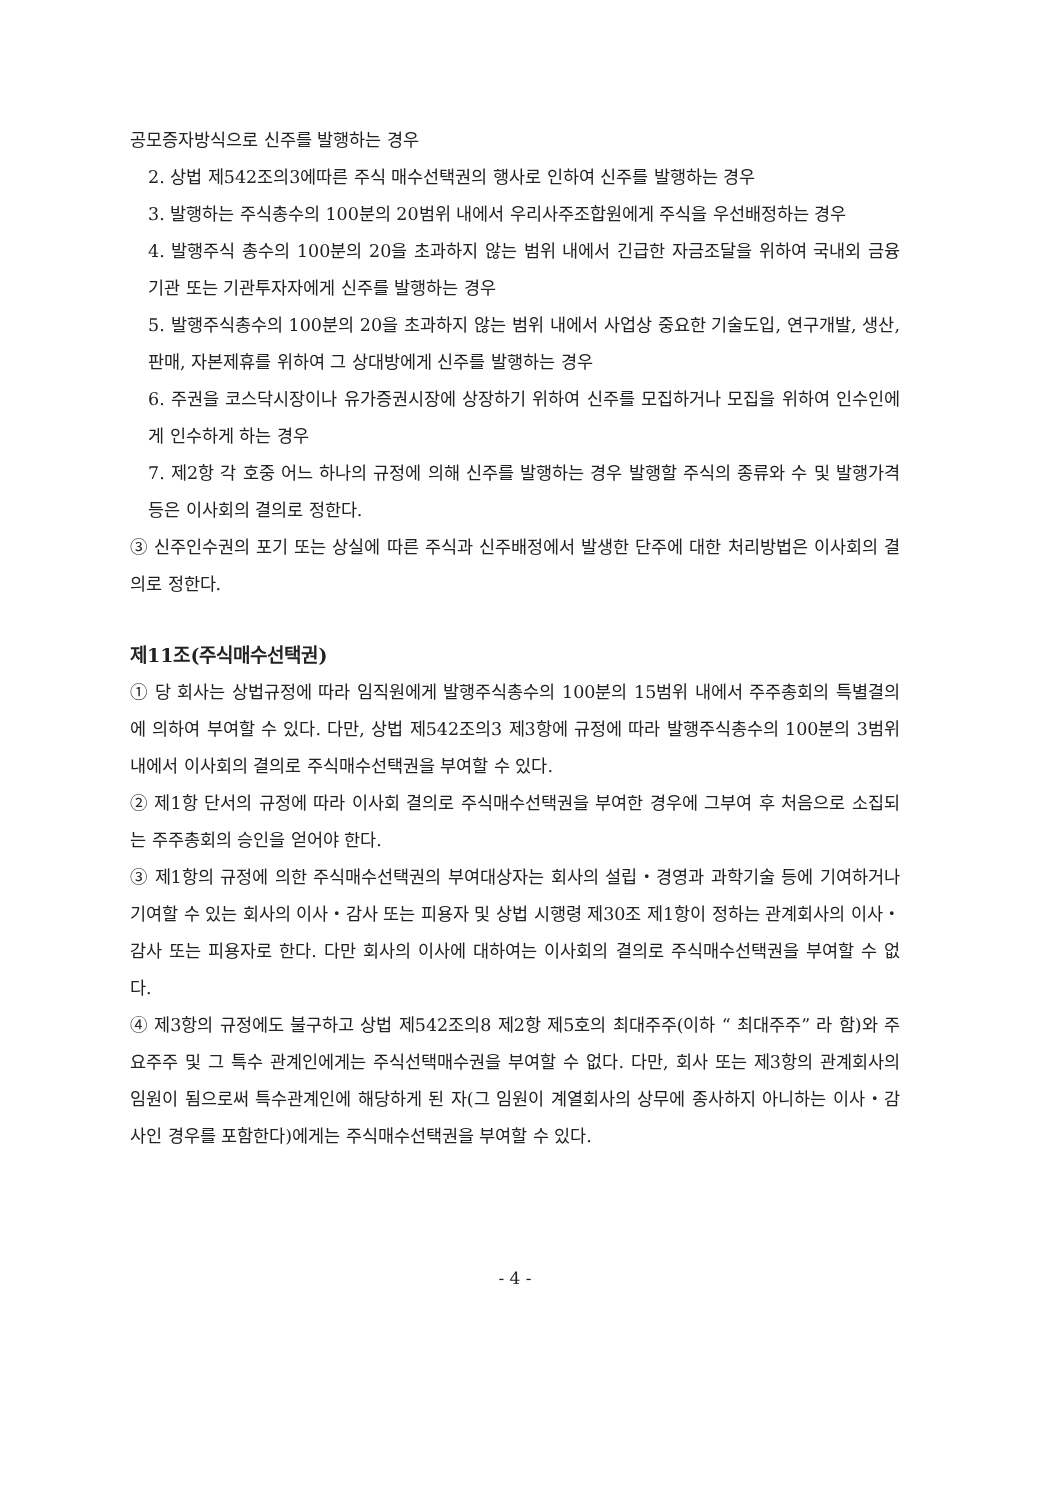공모증자방식으로 신주를 발행하는 경우
2. 상법 제542조의3에따른 주식 매수선택권의 행사로 인하여 신주를 발행하는 경우
3. 발행하는 주식총수의 100분의 20범위 내에서 우리사주조합원에게 주식을 우선배정하는 경우
4. 발행주식 총수의 100분의 20을 초과하지 않는 범위 내에서 긴급한 자금조달을 위하여 국내외 금융기관 또는 기관투자자에게 신주를 발행하는 경우
5. 발행주식총수의 100분의 20을 초과하지 않는 범위 내에서 사업상 중요한 기술도입, 연구개발, 생산, 판매, 자본제휴를 위하여 그 상대방에게 신주를 발행하는 경우
6. 주권을 코스닥시장이나 유가증권시장에 상장하기 위하여 신주를 모집하거나 모집을 위하여 인수인에게 인수하게 하는 경우
7. 제2항 각 호중 어느 하나의 규정에 의해 신주를 발행하는 경우 발행할 주식의 종류와 수 및 발행가격 등은 이사회의 결의로 정한다.
③ 신주인수권의 포기 또는 상실에 따른 주식과 신주배정에서 발생한 단주에 대한 처리방법은 이사회의 결의로 정한다.
제11조(주식매수선택권)
① 당 회사는 상법규정에 따라 임직원에게 발행주식총수의 100분의 15범위 내에서 주주총회의 특별결의에 의하여 부여할 수 있다. 다만, 상법 제542조의3 제3항에 규정에 따라 발행주식총수의 100분의 3범위 내에서 이사회의 결의로 주식매수선택권을 부여할 수 있다.
② 제1항 단서의 규정에 따라 이사회 결의로 주식매수선택권을 부여한 경우에 그부여 후 처음으로 소집되는 주주총회의 승인을 얻어야 한다.
③ 제1항의 규정에 의한 주식매수선택권의 부여대상자는 회사의 설립・경영과 과학기술 등에 기여하거나 기여할 수 있는 회사의 이사・감사 또는 피용자 및 상법 시행령 제30조 제1항이 정하는 관계회사의 이사・감사 또는 피용자로 한다. 다만 회사의 이사에 대하여는 이사회의 결의로 주식매수선택권을 부여할 수 없다.
④ 제3항의 규정에도 불구하고 상법 제542조의8 제2항 제5호의 최대주주(이하 “ 최대주주” 라 함)와 주요주주 및 그 특수 관계인에게는 주식선택매수권을 부여할 수 없다. 다만, 회사 또는 제3항의 관계회사의 임원이 됨으로써 특수관계인에 해당하게 된 자(그 임원이 계열회사의 상무에 종사하지 아니하는 이사・감사인 경우를 포함한다)에게는 주식매수선택권을 부여할 수 있다.
- 4 -